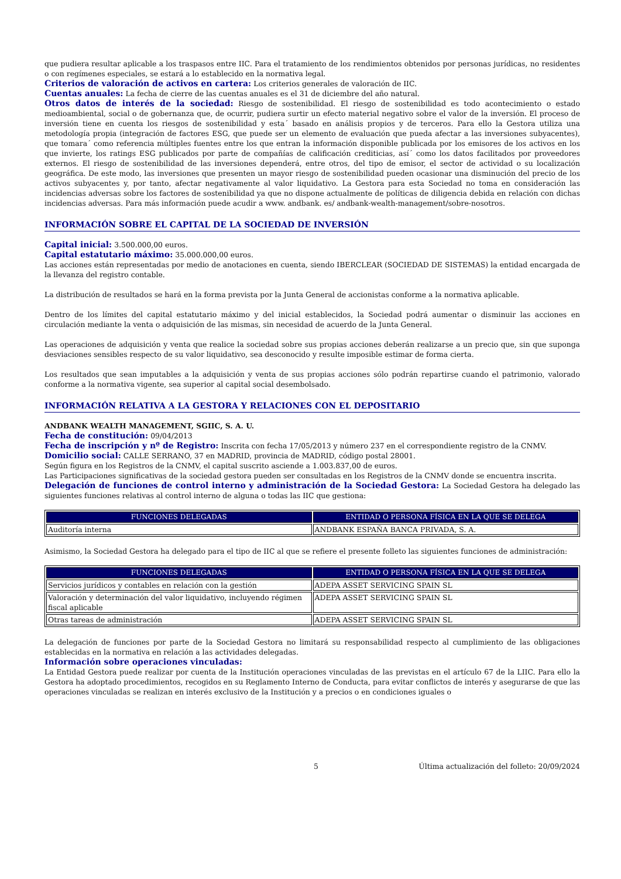que pudiera resultar aplicable a los traspasos entre IIC. Para el tratamiento de los rendimientos obtenidos por personas jurídicas, no residentes o con regímenes especiales, se estará a lo establecido en la normativa legal.
Criterios de valoración de activos en cartera: Los criterios generales de valoración de IIC.
Cuentas anuales: La fecha de cierre de las cuentas anuales es el 31 de diciembre del año natural.
Otros datos de interés de la sociedad: Riesgo de sostenibilidad. El riesgo de sostenibilidad es todo acontecimiento o estado medioambiental, social o de gobernanza que, de ocurrir, pudiera surtir un efecto material negativo sobre el valor de la inversión. El proceso de inversión tiene en cuenta los riesgos de sostenibilidad y esta´ basado en análisis propios y de terceros. Para ello la Gestora utiliza una metodología propia (integración de factores ESG, que puede ser un elemento de evaluación que pueda afectar a las inversiones subyacentes), que tomara´ como referencia múltiples fuentes entre los que entran la información disponible publicada por los emisores de los activos en los que invierte, los ratings ESG publicados por parte de compañías de calificación crediticias, así´ como los datos facilitados por proveedores externos. El riesgo de sostenibilidad de las inversiones dependerá, entre otros, del tipo de emisor, el sector de actividad o su localización geográfica. De este modo, las inversiones que presenten un mayor riesgo de sostenibilidad pueden ocasionar una disminución del precio de los activos subyacentes y, por tanto, afectar negativamente al valor liquidativo. La Gestora para esta Sociedad no toma en consideración las incidencias adversas sobre los factores de sostenibilidad ya que no dispone actualmente de políticas de diligencia debida en relación con dichas incidencias adversas. Para más información puede acudir a www. andbank. es/ andbank-wealth-management/sobre-nosotros.
INFORMACIÓN SOBRE EL CAPITAL DE LA SOCIEDAD DE INVERSIÓN
Capital inicial: 3.500.000,00 euros.
Capital estatutario máximo: 35.000.000,00 euros.
Las acciones están representadas por medio de anotaciones en cuenta, siendo IBERCLEAR (SOCIEDAD DE SISTEMAS) la entidad encargada de la llevanza del registro contable.
La distribución de resultados se hará en la forma prevista por la Junta General de accionistas conforme a la normativa aplicable.
Dentro de los límites del capital estatutario máximo y del inicial establecidos, la Sociedad podrá aumentar o disminuir las acciones en circulación mediante la venta o adquisición de las mismas, sin necesidad de acuerdo de la Junta General.
Las operaciones de adquisición y venta que realice la sociedad sobre sus propias acciones deberán realizarse a un precio que, sin que suponga desviaciones sensibles respecto de su valor liquidativo, sea desconocido y resulte imposible estimar de forma cierta.
Los resultados que sean imputables a la adquisición y venta de sus propias acciones sólo podrán repartirse cuando el patrimonio, valorado conforme a la normativa vigente, sea superior al capital social desembolsado.
INFORMACIÓN RELATIVA A LA GESTORA Y RELACIONES CON EL DEPOSITARIO
ANDBANK WEALTH MANAGEMENT, SGIIC, S. A. U.
Fecha de constitución: 09/04/2013
Fecha de inscripción y nº de Registro: Inscrita con fecha 17/05/2013 y número 237 en el correspondiente registro de la CNMV.
Domicilio social: CALLE SERRANO, 37 en MADRID, provincia de MADRID, código postal 28001.
Según figura en los Registros de la CNMV, el capital suscrito asciende a 1.003.837,00 de euros.
Las Participaciones significativas de la sociedad gestora pueden ser consultadas en los Registros de la CNMV donde se encuentra inscrita.
Delegación de funciones de control interno y administración de la Sociedad Gestora: La Sociedad Gestora ha delegado las siguientes funciones relativas al control interno de alguna o todas las IIC que gestiona:
| FUNCIONES DELEGADAS | ENTIDAD O PERSONA FÍSICA EN LA QUE SE DELEGA |
| --- | --- |
| Auditoría interna | ANDBANK ESPAÑA BANCA PRIVADA, S. A. |
Asimismo, la Sociedad Gestora ha delegado para el tipo de IIC al que se refiere el presente folleto las siguientes funciones de administración:
| FUNCIONES DELEGADAS | ENTIDAD O PERSONA FÍSICA EN LA QUE SE DELEGA |
| --- | --- |
| Servicios jurídicos y contables en relación con la gestión | ADEPA ASSET SERVICING SPAIN SL |
| Valoración y determinación del valor liquidativo, incluyendo régimen fiscal aplicable | ADEPA ASSET SERVICING SPAIN SL |
| Otras tareas de administración | ADEPA ASSET SERVICING SPAIN SL |
La delegación de funciones por parte de la Sociedad Gestora no limitará su responsabilidad respecto al cumplimiento de las obligaciones establecidas en la normativa en relación a las actividades delegadas.
Información sobre operaciones vinculadas:
La Entidad Gestora puede realizar por cuenta de la Institución operaciones vinculadas de las previstas en el artículo 67 de la LIIC. Para ello la Gestora ha adoptado procedimientos, recogidos en su Reglamento Interno de Conducta, para evitar conflictos de interés y asegurarse de que las operaciones vinculadas se realizan en interés exclusivo de la Institución y a precios o en condiciones iguales o
5 Última actualización del folleto: 20/09/2024